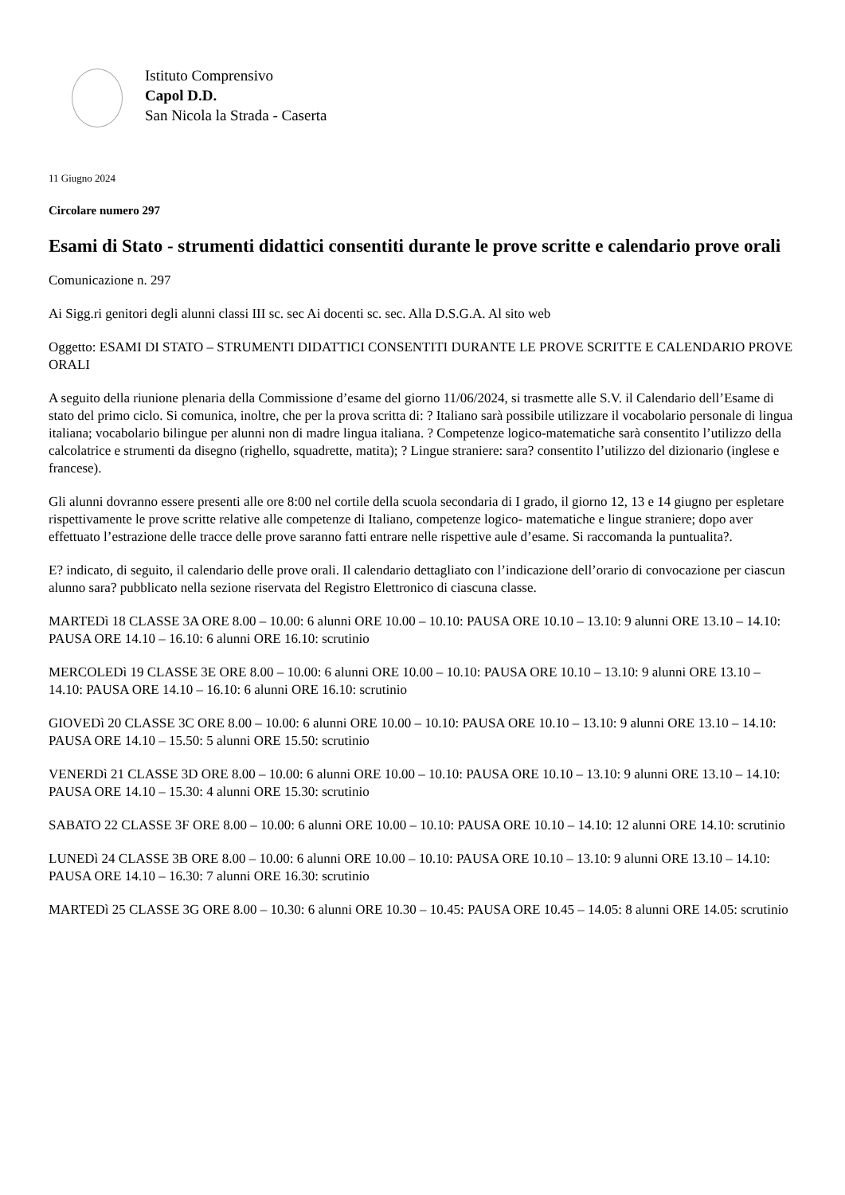Istituto Comprensivo
Capol D.D.
San Nicola la Strada - Caserta
11 Giugno 2024
Circolare numero 297
Esami di Stato - strumenti didattici consentiti durante le prove scritte e calendario prove orali
Comunicazione n. 297
Ai Sigg.ri genitori degli alunni classi III sc. sec Ai docenti sc. sec. Alla D.S.G.A. Al sito web
Oggetto: ESAMI DI STATO – STRUMENTI DIDATTICI CONSENTITI DURANTE LE PROVE SCRITTE E CALENDARIO PROVE ORALI
A seguito della riunione plenaria della Commissione d’esame del giorno 11/06/2024, si trasmette alle S.V. il Calendario dell’Esame di stato del primo ciclo. Si comunica, inoltre, che per la prova scritta di: ? Italiano sarà possibile utilizzare il vocabolario personale di lingua italiana; vocabolario bilingue per alunni non di madre lingua italiana. ? Competenze logico-matematiche sarà consentito l’utilizzo della calcolatrice e strumenti da disegno (righello, squadrette, matita); ? Lingue straniere: sara? consentito l’utilizzo del dizionario (inglese e francese).
Gli alunni dovranno essere presenti alle ore 8:00 nel cortile della scuola secondaria di I grado, il giorno 12, 13 e 14 giugno per espletare rispettivamente le prove scritte relative alle competenze di Italiano, competenze logico- matematiche e lingue straniere; dopo aver effettuato l’estrazione delle tracce delle prove saranno fatti entrare nelle rispettive aule d’esame. Si raccomanda la puntualita?.
E? indicato, di seguito, il calendario delle prove orali. Il calendario dettagliato con l’indicazione dell’orario di convocazione per ciascun alunno sara? pubblicato nella sezione riservata del Registro Elettronico di ciascuna classe.
MARTEDì 18 CLASSE 3A ORE 8.00 – 10.00: 6 alunni ORE 10.00 – 10.10: PAUSA ORE 10.10 – 13.10: 9 alunni ORE 13.10 – 14.10: PAUSA ORE 14.10 – 16.10: 6 alunni ORE 16.10: scrutinio
MERCOLEDì 19 CLASSE 3E ORE 8.00 – 10.00: 6 alunni ORE 10.00 – 10.10: PAUSA ORE 10.10 – 13.10: 9 alunni ORE 13.10 – 14.10: PAUSA ORE 14.10 – 16.10: 6 alunni ORE 16.10: scrutinio
GIOVEDì 20 CLASSE 3C ORE 8.00 – 10.00: 6 alunni ORE 10.00 – 10.10: PAUSA ORE 10.10 – 13.10: 9 alunni ORE 13.10 – 14.10: PAUSA ORE 14.10 – 15.50: 5 alunni ORE 15.50: scrutinio
VENERDì 21 CLASSE 3D ORE 8.00 – 10.00: 6 alunni ORE 10.00 – 10.10: PAUSA ORE 10.10 – 13.10: 9 alunni ORE 13.10 – 14.10: PAUSA ORE 14.10 – 15.30: 4 alunni ORE 15.30: scrutinio
SABATO 22 CLASSE 3F ORE 8.00 – 10.00: 6 alunni ORE 10.00 – 10.10: PAUSA ORE 10.10 – 14.10: 12 alunni ORE 14.10: scrutinio
LUNEDì 24 CLASSE 3B ORE 8.00 – 10.00: 6 alunni ORE 10.00 – 10.10: PAUSA ORE 10.10 – 13.10: 9 alunni ORE 13.10 – 14.10: PAUSA ORE 14.10 – 16.30: 7 alunni ORE 16.30: scrutinio
MARTEDì 25 CLASSE 3G ORE 8.00 – 10.30: 6 alunni ORE 10.30 – 10.45: PAUSA ORE 10.45 – 14.05: 8 alunni ORE 14.05: scrutinio